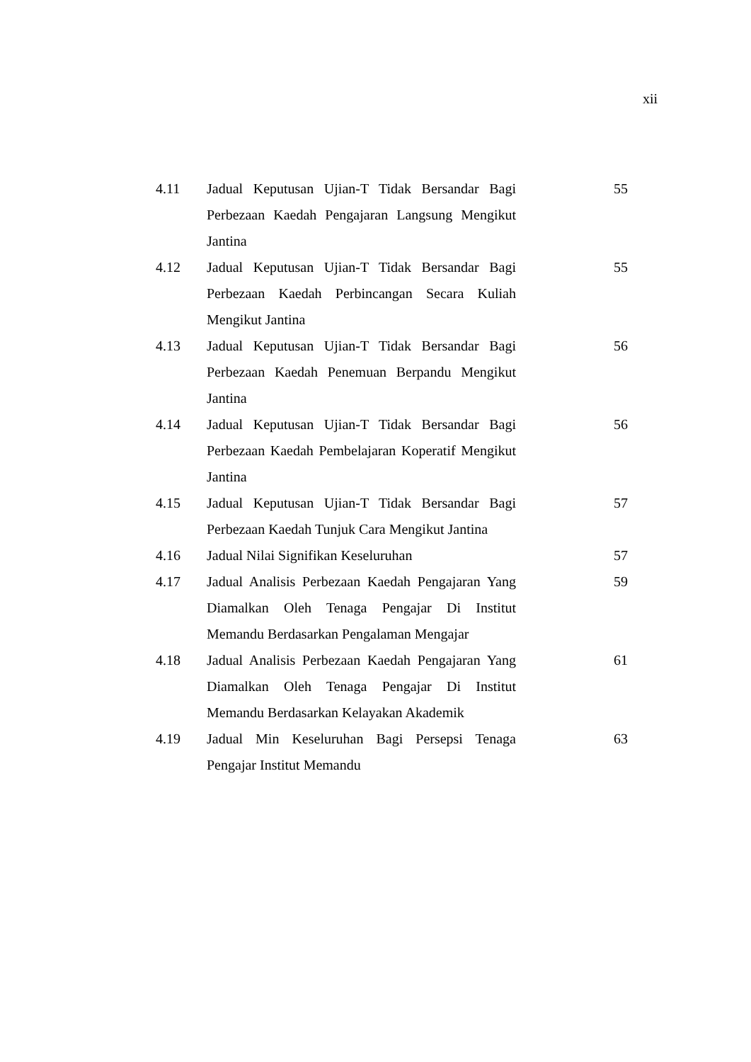xii
| 4.11 | Jadual Keputusan Ujian-T Tidak Bersandar Bagi Perbezaan Kaedah Pengajaran Langsung Mengikut Jantina | 55 |
| 4.12 | Jadual Keputusan Ujian-T Tidak Bersandar Bagi Perbezaan Kaedah Perbincangan Secara Kuliah Mengikut Jantina | 55 |
| 4.13 | Jadual Keputusan Ujian-T Tidak Bersandar Bagi Perbezaan Kaedah Penemuan Berpandu Mengikut Jantina | 56 |
| 4.14 | Jadual Keputusan Ujian-T Tidak Bersandar Bagi Perbezaan Kaedah Pembelajaran Koperatif Mengikut Jantina | 56 |
| 4.15 | Jadual Keputusan Ujian-T Tidak Bersandar Bagi Perbezaan Kaedah Tunjuk Cara Mengikut Jantina | 57 |
| 4.16 | Jadual Nilai Signifikan Keseluruhan | 57 |
| 4.17 | Jadual Analisis Perbezaan Kaedah Pengajaran Yang Diamalkan Oleh Tenaga Pengajar Di Institut Memandu Berdasarkan Pengalaman Mengajar | 59 |
| 4.18 | Jadual Analisis Perbezaan Kaedah Pengajaran Yang Diamalkan Oleh Tenaga Pengajar Di Institut Memandu Berdasarkan Kelayakan Akademik | 61 |
| 4.19 | Jadual Min Keseluruhan Bagi Persepsi Tenaga Pengajar Institut Memandu | 63 |